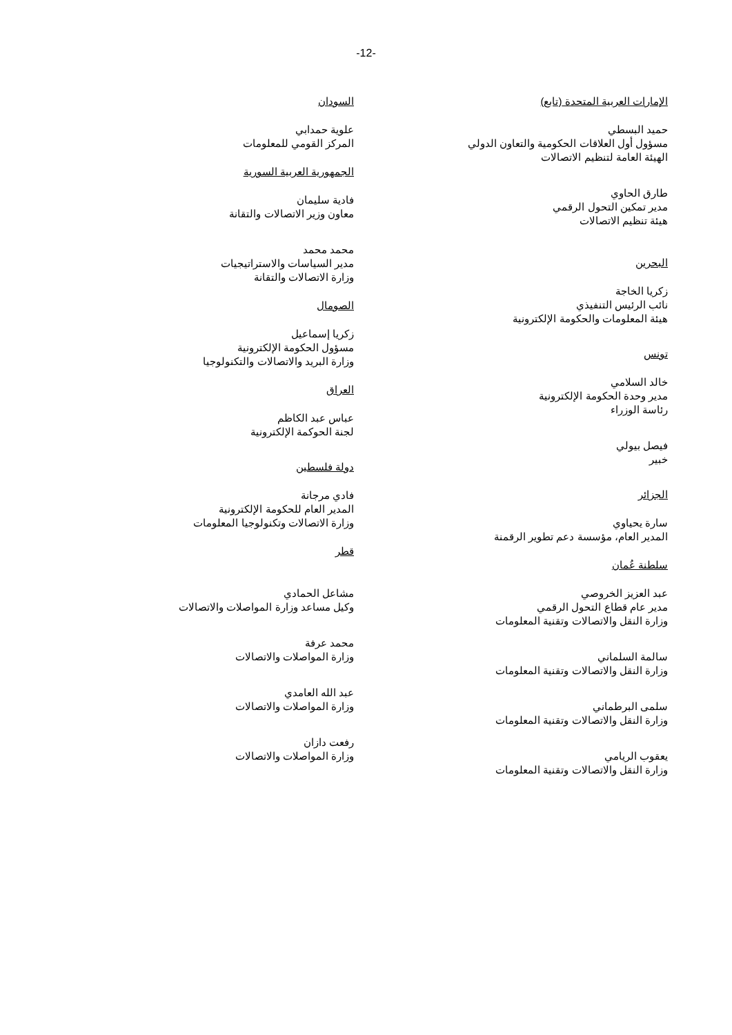-12-
الإمارات العربية المتحدة (تابع)
حميد البسطي
مسؤول أول العلاقات الحكومية والتعاون الدولي
الهيئة العامة لتنظيم الاتصالات
طارق الحاوي
مدير تمكين التحول الرقمي
هيئة تنظيم الاتصالات
البحرين
زكريا الخاجة
نائب الرئيس التنفيذي
هيئة المعلومات والحكومة الإلكترونية
تونس
خالد السلامي
مدير وحدة الحكومة الإلكترونية
رئاسة الوزراء
فيصل بيولي
خبير
الجزائر
سارة يحياوي
المدير العام، مؤسسة دعم تطوير الرقمنة
سلطنة عُمان
عبد العزيز الخروصي
مدير عام قطاع التحول الرقمي
وزارة النقل والاتصالات وتقنية المعلومات
سالمة السلماني
وزارة النقل والاتصالات وتقنية المعلومات
سلمى البرطماني
وزارة النقل والاتصالات وتقنية المعلومات
يعقوب الريامي
وزارة النقل والاتصالات وتقنية المعلومات
السودان
علوية حمدابي
المركز القومي للمعلومات
الجمهورية العربية السورية
فادية سليمان
معاون وزير الاتصالات والتقانة
محمد محمد
مدير السياسات والاستراتيجيات
وزارة الاتصالات والتقانة
الصومال
زكريا إسماعيل
مسؤول الحكومة الإلكترونية
وزارة البريد والاتصالات والتكنولوجيا
العراق
عباس عبد الكاظم
لجنة الحوكمة الإلكترونية
دولة فلسطين
فادي مرجانة
المدير العام للحكومة الإلكترونية
وزارة الاتصالات وتكنولوجيا المعلومات
قطر
مشاعل الحمادي
وكيل مساعد وزارة المواصلات والاتصالات
محمد عرفة
وزارة المواصلات والاتصالات
عبد الله العامدي
وزارة المواصلات والاتصالات
رفعت دازان
وزارة المواصلات والاتصالات